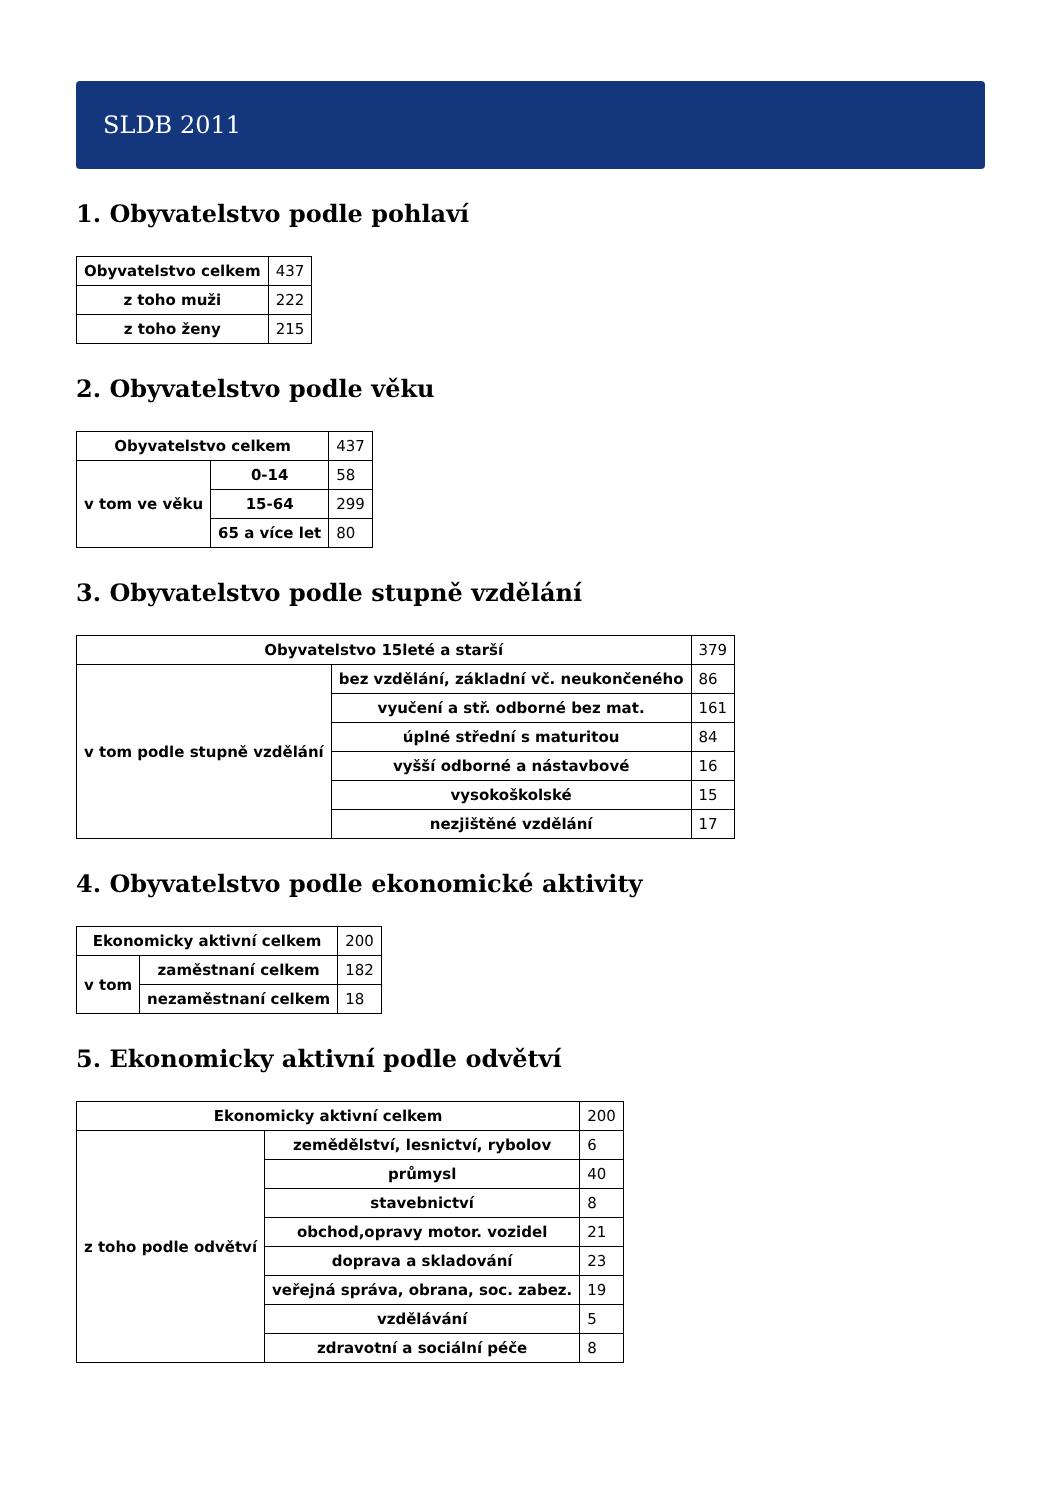SLDB 2011
1. Obyvatelstvo podle pohlaví
| Obyvatelstvo celkem | 437 |
| z toho muži | 222 |
| z toho ženy | 215 |
2. Obyvatelstvo podle věku
| Obyvatelstvo celkem | | 437 |
| v tom ve věku | 0-14 | 58 |
| | 15-64 | 299 |
| | 65 a více let | 80 |
3. Obyvatelstvo podle stupně vzdělání
| Obyvatelstvo 15leté a starší | | 379 |
| v tom podle stupně vzdělání | bez vzdělání, základní vč. neukončeného | 86 |
| | vyučení a stř. odborné bez mat. | 161 |
| | úplné střední s maturitou | 84 |
| | vyšší odborné a nástavbové | 16 |
| | vysokoškolské | 15 |
| | nezjištěné vzdělání | 17 |
4. Obyvatelstvo podle ekonomické aktivity
| Ekonomicky aktivní celkem | | 200 |
| v tom | zaměstnaní celkem | 182 |
| | nezaměstnaní celkem | 18 |
5. Ekonomicky aktivní podle odvětví
| Ekonomicky aktivní celkem | | 200 |
| z toho podle odvětví | zemědělství, lesnictví, rybolov | 6 |
| | průmysl | 40 |
| | stavebnictví | 8 |
| | obchod,opravy motor. vozidel | 21 |
| | doprava a skladování | 23 |
| | veřejná správa, obrana, soc. zabez. | 19 |
| | vzdělávání | 5 |
| | zdravotní a sociální péče | 8 |